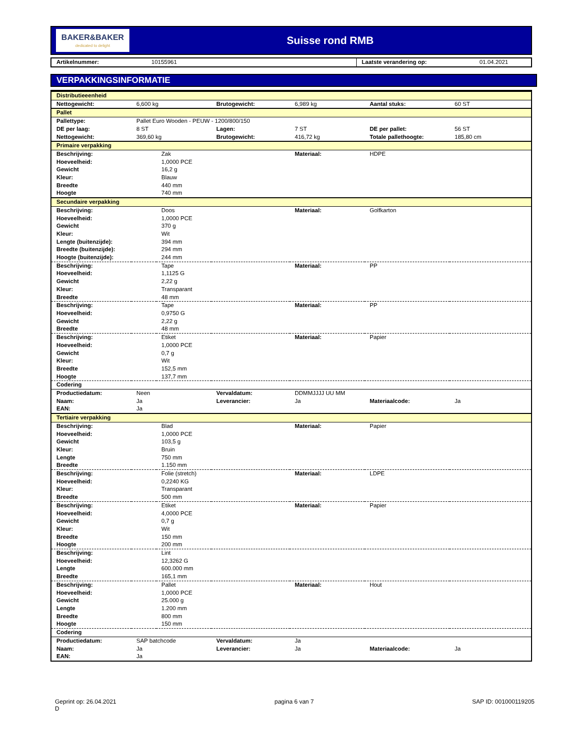BAKER&BAKER
dedicated to delight
Suisse rond RMB
| Artikelnummer: | 10155961 | Laatste verandering op: | 01.04.2021 |
VERPAKKINGSINFORMATIE
| Distributieeenheid | | | | | | |
| Nettogewicht: | 6,600 kg | | Brutogewicht: | 6,989 kg | Aantal stuks: | 60 ST |
| Pallet | | | | | | |
| Pallettype: | Pallet Euro Wooden - PEUW - 1200/800/150 | | | | | |
| DE per laag: | 8 ST | | Lagen: | 7 ST | DE per pallet: | 56 ST |
| Nettogewicht: | 369,60 kg | | Brutogewicht: | 416,72 kg | Totale pallethoogte: | 185,80 cm |
| Primaire verpakking | | | | | | |
| Beschrijving: | | Zak | | Materiaal: | HDPE | |
| Hoeveelheid: | | 1,0000 PCE | | | | |
| Gewicht | | 16,2 g | | | | |
| Kleur: | | Blauw | | | | |
| Breedte | | 440 mm | | | | |
| Hoogte | | 740 mm | | | | |
| Secundaire verpakking | | | | | | |
| Beschrijving: | | Doos | | Materiaal: | Golfkarton | |
| Hoeveelheid: | | 1,0000 PCE | | | | |
| Gewicht | | 370 g | | | | |
| Kleur: | | Wit | | | | |
| Lengte (buitenzijde): | | 394 mm | | | | |
| Breedte (buitenzijde): | | 294 mm | | | | |
| Hoogte (buitenzijde): | | 244 mm | | | | |
| Beschrijving: | | Tape | | Materiaal: | PP | |
| Hoeveelheid: | | 1,1125 G | | | | |
| Gewicht | | 2,22 g | | | | |
| Kleur: | | Transparant | | | | |
| Breedte | | 48 mm | | | | |
| Beschrijving: | | Tape | | Materiaal: | PP | |
| Hoeveelheid: | | 0,9750 G | | | | |
| Gewicht | | 2,22 g | | | | |
| Breedte | | 48 mm | | | | |
| Beschrijving: | | Etiket | | Materiaal: | Papier | |
| Hoeveelheid: | | 1,0000 PCE | | | | |
| Gewicht | | 0,7 g | | | | |
| Kleur: | | Wit | | | | |
| Breedte | | 152,5 mm | | | | |
| Hoogte | | 137,7 mm | | | | |
| Codering | | | | | | |
| Productiedatum: | Neen | | Vervaldatum: | DDMMJJJJ UU MM | | |
| Naam: | Ja | | Leverancier: | Ja | Materiaalcode: | Ja |
| EAN: | Ja | | | | | |
| Tertiaire verpakking | | | | | | |
| Beschrijving: | | Blad | | Materiaal: | Papier | |
| Hoeveelheid: | | 1,0000 PCE | | | | |
| Gewicht | | 103,5 g | | | | |
| Kleur: | | Bruin | | | | |
| Lengte | | 750 mm | | | | |
| Breedte | | 1.150 mm | | | | |
| Beschrijving: | | Folie (stretch) | | Materiaal: | LDPE | |
| Hoeveelheid: | | 0,2240 KG | | | | |
| Kleur: | | Transparant | | | | |
| Breedte | | 500 mm | | | | |
| Beschrijving: | | Etiket | | Materiaal: | Papier | |
| Hoeveelheid: | | 4,0000 PCE | | | | |
| Gewicht | | 0,7 g | | | | |
| Kleur: | | Wit | | | | |
| Breedte | | 150 mm | | | | |
| Hoogte | | 200 mm | | | | |
| Beschrijving: | | Lint | | | | |
| Hoeveelheid: | | 12,3262 G | | | | |
| Lengte | | 600.000 mm | | | | |
| Breedte | | 165,1 mm | | | | |
| Beschrijving: | | Pallet | | Materiaal: | Hout | |
| Hoeveelheid: | | 1,0000 PCE | | | | |
| Gewicht | | 25.000 g | | | | |
| Lengte | | 1.200 mm | | | | |
| Breedte | | 800 mm | | | | |
| Hoogte | | 150 mm | | | | |
| Codering | | | | | | |
| Productiedatum: | SAP batchcode | | Vervaldatum: | Ja | | |
| Naam: | Ja | | Leverancier: | Ja | Materiaalcode: | Ja |
| EAN: | Ja | | | | | |
Geprint op: 26.04.2021
D
pagina 6 van 7 SAP ID: 001000119205